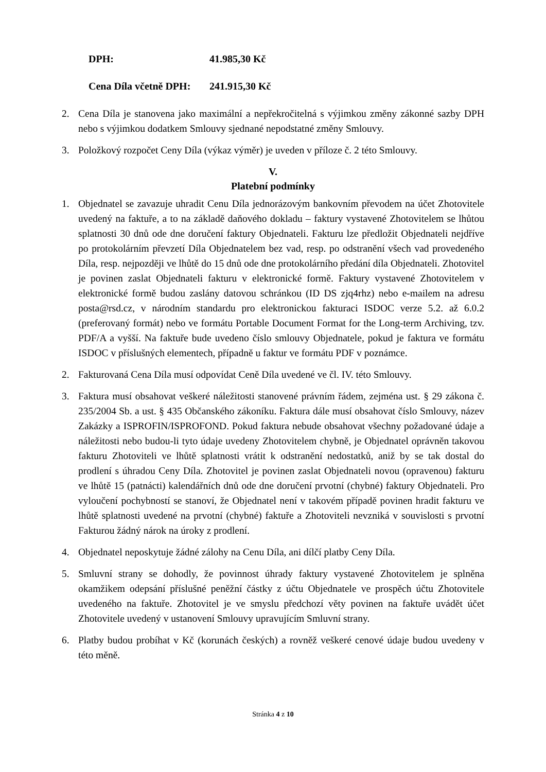DPH: 41.985,30 Kč
Cena Díla včetně DPH: 241.915,30 Kč
2. Cena Díla je stanovena jako maximální a nepřekročitelná s výjimkou změny zákonné sazby DPH nebo s výjimkou dodatkem Smlouvy sjednané nepodstatné změny Smlouvy.
3. Položkový rozpočet Ceny Díla (výkaz výměr) je uveden v příloze č. 2 této Smlouvy.
V.
Platební podmínky
1. Objednatel se zavazuje uhradit Cenu Díla jednorázovým bankovním převodem na účet Zhotovitele uvedený na faktuře, a to na základě daňového dokladu – faktury vystavené Zhotovitelem se lhůtou splatnosti 30 dnů ode dne doručení faktury Objednateli. Fakturu lze předložit Objednateli nejdříve po protokolárním převzetí Díla Objednatelem bez vad, resp. po odstranění všech vad provedeného Díla, resp. nejpozději ve lhůtě do 15 dnů ode dne protokolárního předání díla Objednateli. Zhotovitel je povinen zaslat Objednateli fakturu v elektronické formě. Faktury vystavené Zhotovitelem v elektronické formě budou zaslány datovou schránkou (ID DS zjq4rhz) nebo e-mailem na adresu posta@rsd.cz, v národním standardu pro elektronickou fakturaci ISDOC verze 5.2. až 6.0.2 (preferovaný formát) nebo ve formátu Portable Document Format for the Long-term Archiving, tzv. PDF/A a vyšší. Na faktuře bude uvedeno číslo smlouvy Objednatele, pokud je faktura ve formátu ISDOC v příslušných elementech, případně u faktur ve formátu PDF v poznámce.
2. Fakturovaná Cena Díla musí odpovídat Ceně Díla uvedené ve čl. IV. této Smlouvy.
3. Faktura musí obsahovat veškeré náležitosti stanovené právním řádem, zejména ust. § 29 zákona č. 235/2004 Sb. a ust. § 435 Občanského zákoníku. Faktura dále musí obsahovat číslo Smlouvy, název Zakázky a ISPROFIN/ISPROFOND. Pokud faktura nebude obsahovat všechny požadované údaje a náležitosti nebo budou-li tyto údaje uvedeny Zhotovitelem chybně, je Objednatel oprávněn takovou fakturu Zhotoviteli ve lhůtě splatnosti vrátit k odstranění nedostatků, aniž by se tak dostal do prodlení s úhradou Ceny Díla. Zhotovitel je povinen zaslat Objednateli novou (opravenou) fakturu ve lhůtě 15 (patnácti) kalendářních dnů ode dne doručení prvotní (chybné) faktury Objednateli. Pro vyloučení pochybností se stanoví, že Objednatel není v takovém případě povinen hradit fakturu ve lhůtě splatnosti uvedené na prvotní (chybné) faktuře a Zhotoviteli nevzniká v souvislosti s prvotní Fakturou žádný nárok na úroky z prodlení.
4. Objednatel neposkytuje žádné zálohy na Cenu Díla, ani dílčí platby Ceny Díla.
5. Smluvní strany se dohodly, že povinnost úhrady faktury vystavené Zhotovitelem je splněna okamžikem odepsání příslušné peněžní částky z účtu Objednatele ve prospěch účtu Zhotovitele uvedeného na faktuře. Zhotovitel je ve smyslu předchozí věty povinen na faktuře uvádět účet Zhotovitele uvedený v ustanovení Smlouvy upravujícím Smluvní strany.
6. Platby budou probíhat v Kč (korunách českých) a rovněž veškeré cenové údaje budou uvedeny v této měně.
Stránka 4 z 10